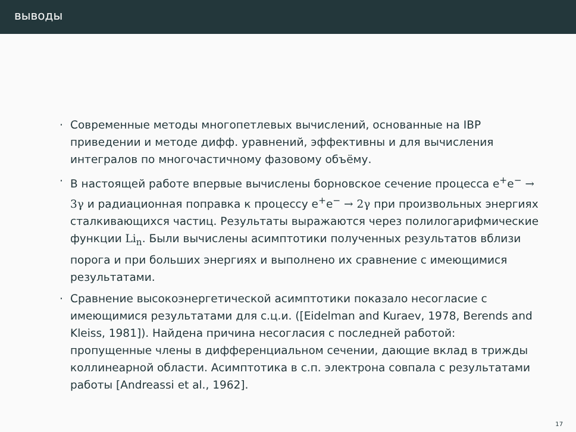выводы
· Современные методы многопетлевых вычислений, основанные на IBP приведении и методе дифф. уравнений, эффективны и для вычисления интегралов по многочастичному фазовому объёму.
· В настоящей работе впервые вычислены борновское сечение процесса e<sup>+</sup>e<sup>−</sup> → 3γ и радиационная поправка к процессу e<sup>+</sup>e<sup>−</sup> → 2γ при произвольных энергиях сталкивающихся частиц. Результаты выражаются через полилогарифмические функции Li<sub>n</sub>. Были вычислены асимптотики полученных результатов вблизи порога и при больших энергиях и выполнено их сравнение с имеющимися результатами.
· Сравнение высокоэнергетической асимптотики показало несогласие с имеющимися результатами для с.ц.и. ([Eidelman and Kuraev, 1978, Berends and Kleiss, 1981]). Найдена причина несогласия с последней работой: пропущенные члены в дифференциальном сечении, дающие вклад в трижды коллинеарной области. Асимптотика в с.п. электрона совпала с результатами работы [Andreassi et al., 1962].
17